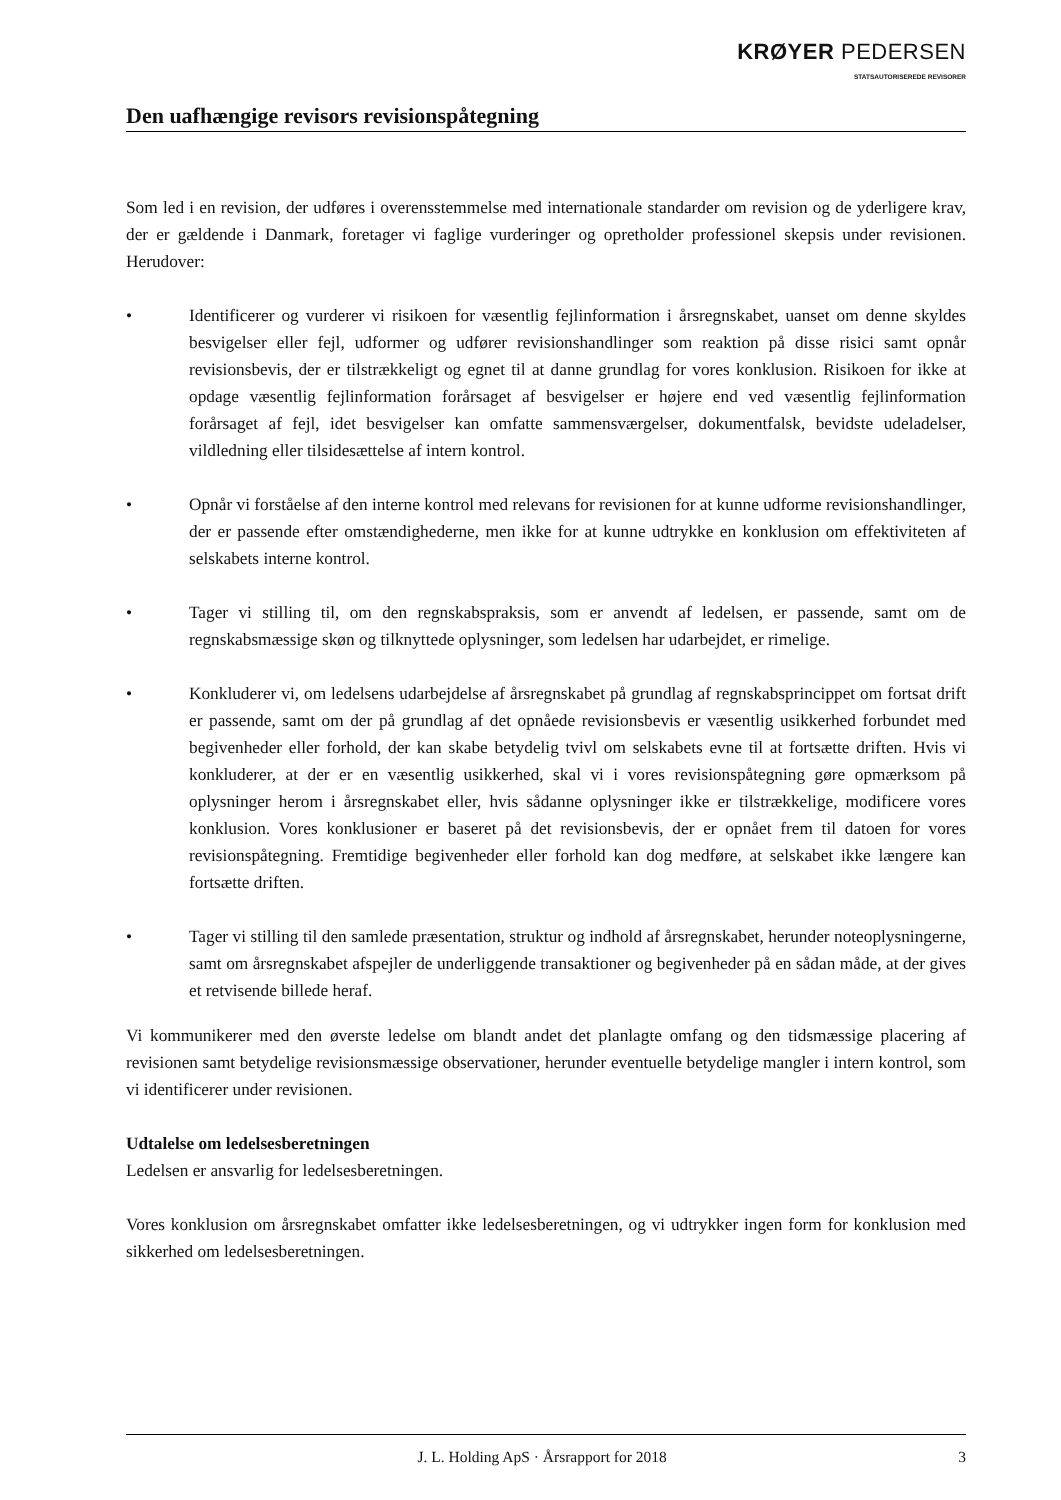KRØYER PEDERSEN
STATSAUTORISEREDE REVISORER
Den uafhængige revisors revisionspåtegning
Som led i en revision, der udføres i overensstemmelse med internationale standarder om revision og de yderligere krav, der er gældende i Danmark, foretager vi faglige vurderinger og opretholder professionel skepsis under revisionen. Herudover:
• Identificerer og vurderer vi risikoen for væsentlig fejlinformation i årsregnskabet, uanset om denne skyldes besvigelser eller fejl, udformer og udfører revisionshandlinger som reaktion på disse risici samt opnår revisionsbevis, der er tilstrækkeligt og egnet til at danne grundlag for vores konklusion. Risikoen for ikke at opdage væsentlig fejlinformation forårsaget af besvigelser er højere end ved væsentlig fejlinformation forårsaget af fejl, idet besvigelser kan omfatte sammensværgelser, dokumentfalsk, bevidste udeladelser, vildledning eller tilsidesættelse af intern kontrol.
• Opnår vi forståelse af den interne kontrol med relevans for revisionen for at kunne udforme revisionshandlinger, der er passende efter omstændighederne, men ikke for at kunne udtrykke en konklusion om effektiviteten af selskabets interne kontrol.
• Tager vi stilling til, om den regnskabspraksis, som er anvendt af ledelsen, er passende, samt om de regnskabsmæssige skøn og tilknyttede oplysninger, som ledelsen har udarbejdet, er rimelige.
• Konkluderer vi, om ledelsens udarbejdelse af årsregnskabet på grundlag af regnskabsprincippet om fortsat drift er passende, samt om der på grundlag af det opnåede revisionsbevis er væsentlig usikkerhed forbundet med begivenheder eller forhold, der kan skabe betydelig tvivl om selskabets evne til at fortsætte driften. Hvis vi konkluderer, at der er en væsentlig usikkerhed, skal vi i vores revisionspåtegning gøre opmærksom på oplysninger herom i årsregnskabet eller, hvis sådanne oplysninger ikke er tilstrækkelige, modificere vores konklusion. Vores konklusioner er baseret på det revisionsbevis, der er opnået frem til datoen for vores revisionspåtegning. Fremtidige begivenheder eller forhold kan dog medføre, at selskabet ikke længere kan fortsætte driften.
• Tager vi stilling til den samlede præsentation, struktur og indhold af årsregnskabet, herunder noteoplysningerne, samt om årsregnskabet afspejler de underliggende transaktioner og begivenheder på en sådan måde, at der gives et retvisende billede heraf.
Vi kommunikerer med den øverste ledelse om blandt andet det planlagte omfang og den tidsmæssige placering af revisionen samt betydelige revisionsmæssige observationer, herunder eventuelle betydelige mangler i intern kontrol, som vi identificerer under revisionen.
Udtalelse om ledelsesberetningen
Ledelsen er ansvarlig for ledelsesberetningen.
Vores konklusion om årsregnskabet omfatter ikke ledelsesberetningen, og vi udtrykker ingen form for konklusion med sikkerhed om ledelsesberetningen.
J. L. Holding ApS · Årsrapport for 2018 3